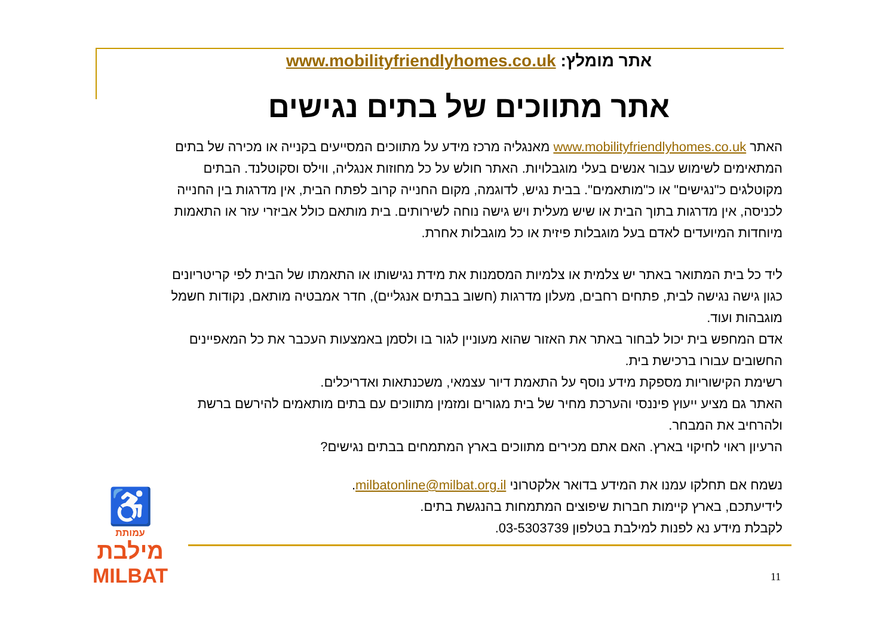אתר מומלץ: www.mobilityfriendlyhomes.co.uk
אתר מתווכים של בתים נגישים
האתר www.mobilityfriendlyhomes.co.uk מאנגליה מרכז מידע על מתווכים המסייעים בקנייה או מכירה של בתים המתאימים לשימוש עבור אנשים בעלי מוגבלויות. האתר חולש על כל מחוזות אנגליה, ווילס וסקוטלנד. הבתים מקוטלגים כ"נגישים" או כ"מותאמים". בבית נגיש, לדוגמה, מקום החנייה קרוב לפתח הבית, אין מדרגות בין החנייה לכניסה, אין מדרגות בתוך הבית או שיש מעלית ויש גישה נוחה לשירותים. בית מותאם כולל אביזרי עזר או התאמות מיוחדות המיועדים לאדם בעל מוגבלות פיזית או כל מוגבלות אחרת.
ליד כל בית המתואר באתר יש צלמית או צלמיות המסמנות את מידת נגישותו או התאמתו של הבית לפי קריטריונים כגון גישה נגישה לבית, פתחים רחבים, מעלון מדרגות (חשוב בבתים אנגליים), חדר אמבטיה מותאם, נקודות חשמל מוגבהות ועוד.
אדם המחפש בית יכול לבחור באתר את האזור שהוא מעוניין לגור בו ולסמן באמצעות העכבר את כל המאפיינים החשובים עבורו ברכישת בית.
רשימת הקישוריות מספקת מידע נוסף על התאמת דיור עצמאי, משכנתאות ואדריכלים.
האתר גם מציע ייעוץ פיננסי והערכת מחיר של בית מגורים ומזמין מתווכים עם בתים מותאמים להירשם ברשת ולהרחיב את המבחר.
הרעיון ראוי לחיקוי בארץ. האם אתם מכירים מתווכים בארץ המתמחים בבתים נגישים?
נשמח אם תחלקו עמנו את המידע בדואר אלקטרוני milbatonline@milbat.org.il.
לידיעתכם, בארץ קיימות חברות שיפוצים המתמחות בהנגשת בתים.
לקבלת מידע נא לפנות למילבת בטלפון 03-5303739.
♿
עמותת
מילבת
MILBAT
11